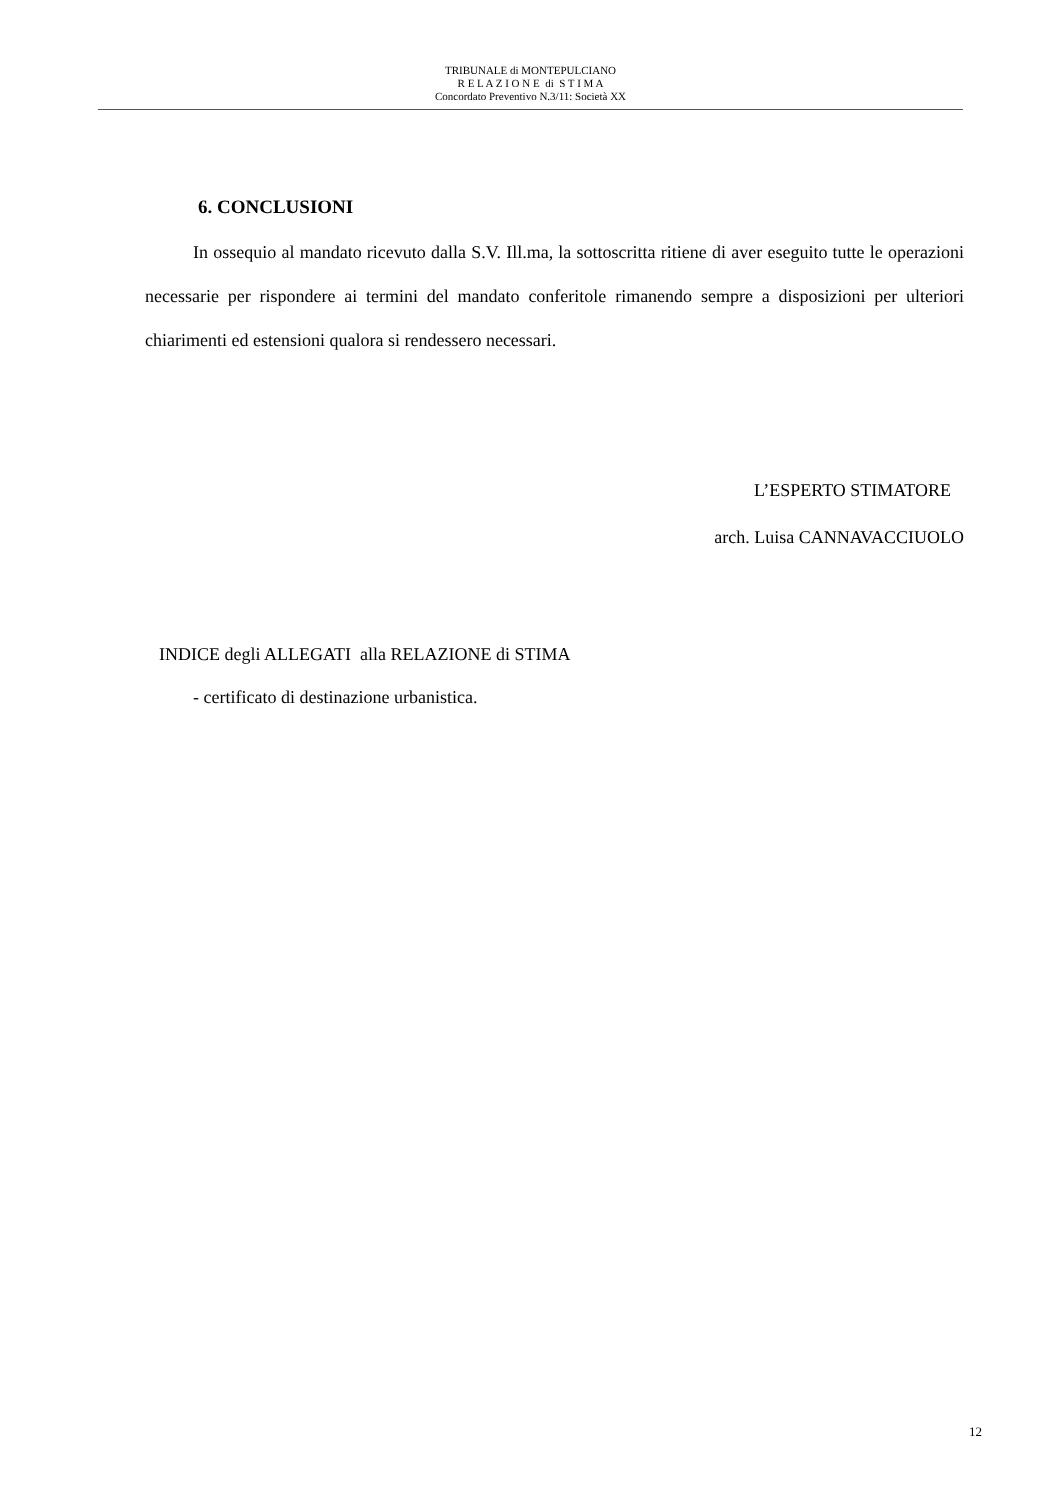TRIBUNALE di MONTEPULCIANO
R E L A Z I O N E di S T I M A
Concordato Preventivo N.3/11: Società XX
6. CONCLUSIONI
In ossequio al mandato ricevuto dalla S.V. Ill.ma, la sottoscritta ritiene di aver eseguito tutte le operazioni necessarie per rispondere ai termini del mandato conferitole rimanendo sempre a disposizioni per ulteriori chiarimenti ed estensioni qualora si rendessero necessari.
L’ESPERTO STIMATORE
arch. Luisa CANNAVACCIUOLO
INDICE degli ALLEGATI alla RELAZIONE di STIMA
- certificato di destinazione urbanistica.
12